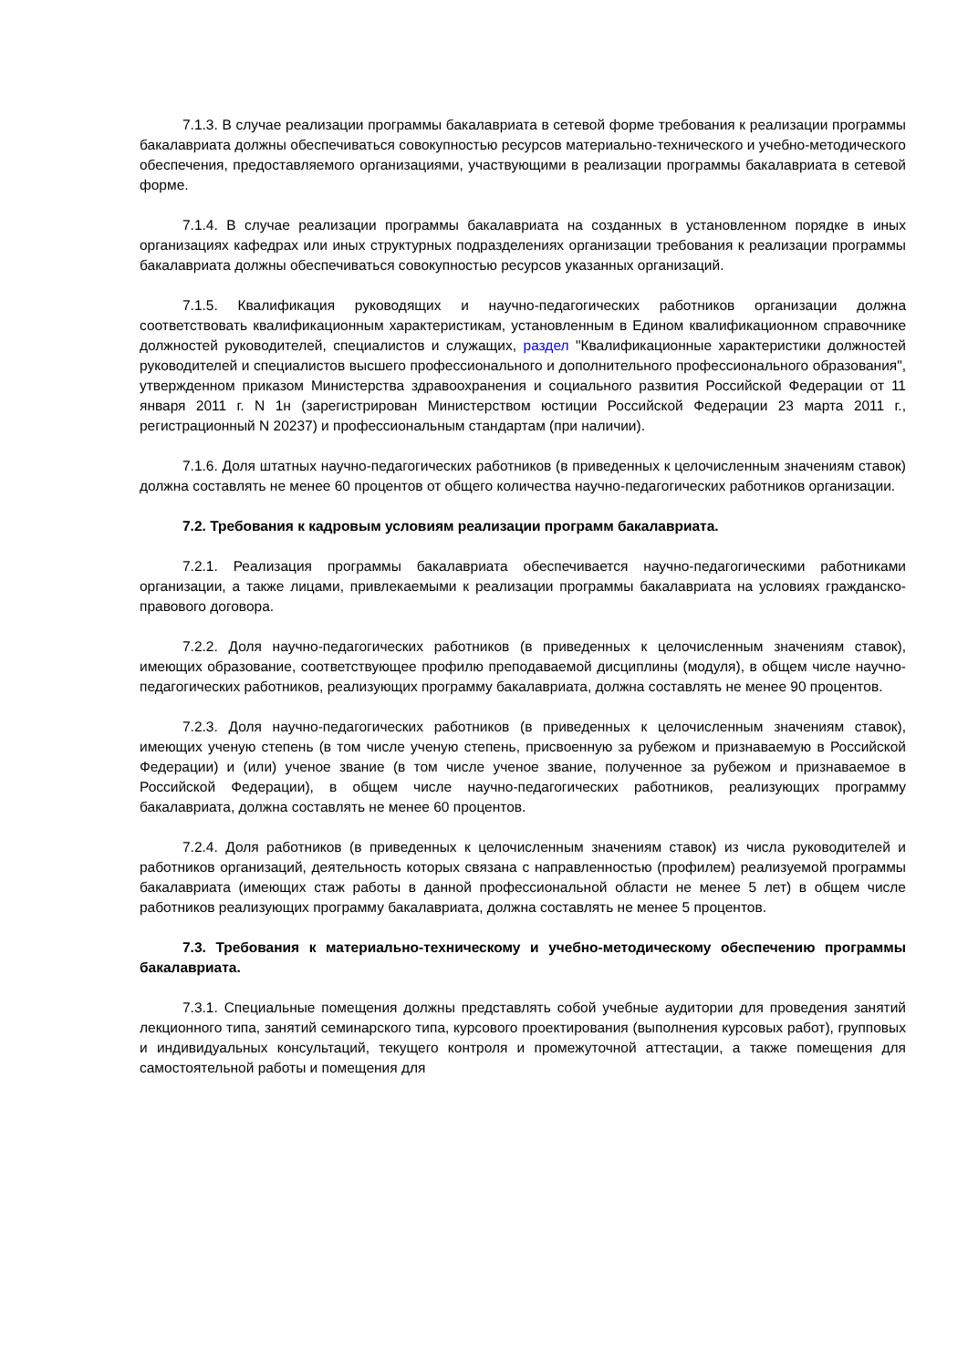7.1.3. В случае реализации программы бакалавриата в сетевой форме требования к реализации программы бакалавриата должны обеспечиваться совокупностью ресурсов материально-технического и учебно-методического обеспечения, предоставляемого организациями, участвующими в реализации программы бакалавриата в сетевой форме.
7.1.4. В случае реализации программы бакалавриата на созданных в установленном порядке в иных организациях кафедрах или иных структурных подразделениях организации требования к реализации программы бакалавриата должны обеспечиваться совокупностью ресурсов указанных организаций.
7.1.5. Квалификация руководящих и научно-педагогических работников организации должна соответствовать квалификационным характеристикам, установленным в Едином квалификационном справочнике должностей руководителей, специалистов и служащих, раздел "Квалификационные характеристики должностей руководителей и специалистов высшего профессионального и дополнительного профессионального образования", утвержденном приказом Министерства здравоохранения и социального развития Российской Федерации от 11 января 2011 г. N 1н (зарегистрирован Министерством юстиции Российской Федерации 23 марта 2011 г., регистрационный N 20237) и профессиональным стандартам (при наличии).
7.1.6. Доля штатных научно-педагогических работников (в приведенных к целочисленным значениям ставок) должна составлять не менее 60 процентов от общего количества научно-педагогических работников организации.
7.2. Требования к кадровым условиям реализации программ бакалавриата.
7.2.1. Реализация программы бакалавриата обеспечивается научно-педагогическими работниками организации, а также лицами, привлекаемыми к реализации программы бакалавриата на условиях гражданско-правового договора.
7.2.2. Доля научно-педагогических работников (в приведенных к целочисленным значениям ставок), имеющих образование, соответствующее профилю преподаваемой дисциплины (модуля), в общем числе научно-педагогических работников, реализующих программу бакалавриата, должна составлять не менее 90 процентов.
7.2.3. Доля научно-педагогических работников (в приведенных к целочисленным значениям ставок), имеющих ученую степень (в том числе ученую степень, присвоенную за рубежом и признаваемую в Российской Федерации) и (или) ученое звание (в том числе ученое звание, полученное за рубежом и признаваемое в Российской Федерации), в общем числе научно-педагогических работников, реализующих программу бакалавриата, должна составлять не менее 60 процентов.
7.2.4. Доля работников (в приведенных к целочисленным значениям ставок) из числа руководителей и работников организаций, деятельность которых связана с направленностью (профилем) реализуемой программы бакалавриата (имеющих стаж работы в данной профессиональной области не менее 5 лет) в общем числе работников реализующих программу бакалавриата, должна составлять не менее 5 процентов.
7.3. Требования к материально-техническому и учебно-методическому обеспечению программы бакалавриата.
7.3.1. Специальные помещения должны представлять собой учебные аудитории для проведения занятий лекционного типа, занятий семинарского типа, курсового проектирования (выполнения курсовых работ), групповых и индивидуальных консультаций, текущего контроля и промежуточной аттестации, а также помещения для самостоятельной работы и помещения для